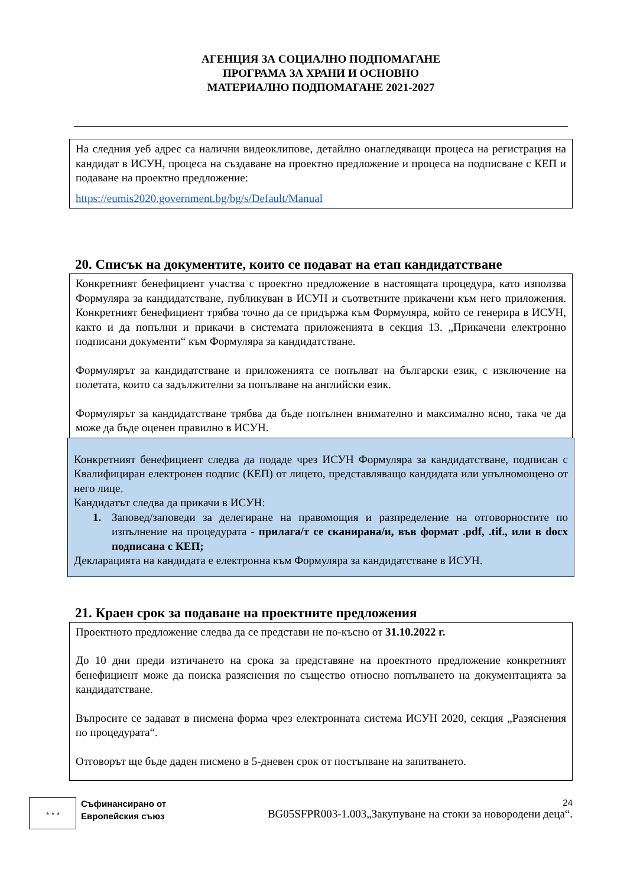АГЕНЦИЯ ЗА СОЦИАЛНО ПОДПОМАГАНЕ
ПРОГРАМА ЗА ХРАНИ И ОСНОВНО
МАТЕРИАЛНО ПОДПОМАГАНЕ 2021-2027
На следния уеб адрес са налични видеоклипове, детайлно онагледяващи процеса на регистрация на кандидат в ИСУН, процеса на създаване на проектно предложение и процеса на подписване с КЕП и подаване на проектно предложение:
https://eumis2020.government.bg/bg/s/Default/Manual
20. Списък на документите, които се подават на етап кандидатстване
Конкретният бенефициент участва с проектно предложение в настоящата процедура, като използва Формуляра за кандидатстване, публикуван в ИСУН и съответните прикачени към него приложения. Конкретният бенефициент трябва точно да се придържа към Формуляра, който се генерира в ИСУН, както и да попълни и прикачи в системата приложенията в секция 13. „Прикачени електронно подписани документи“ към Формуляра за кандидатстване.
Формулярът за кандидатстване и приложенията се попълват на български език, с изключение на полетата, които са задължителни за попълване на английски език.
Формулярът за кандидатстване трябва да бъде попълнен внимателно и максимално ясно, така че да може да бъде оценен правилно в ИСУН.
Конкретният бенефициент следва да подаде чрез ИСУН Формуляра за кандидатстване, подписан с Квалифициран електронен подпис (КЕП) от лицето, представляващо кандидата или упълномощено от него лице.
Кандидатът следва да прикачи в ИСУН:
1. Заповед/заповеди за делегиране на правомощия и разпределение на отговорностите по изпълнение на процедурата - прилага/т се сканирана/и, във формат .pdf, .tif., или в docx подписана с КЕП;
Декларацията на кандидата е електронна към Формуляра за кандидатстване в ИСУН.
21. Краен срок за подаване на проектните предложения
Проектното предложение следва да се представи не по-късно от 31.10.2022 г.
До 10 дни преди изтичането на срока за представяне на проектното предложение конкретният бенефициент може да поиска разяснения по същество относно попълването на документацията за кандидатстване.
Въпросите се задават в писмена форма чрез електронната система ИСУН 2020, секция „Разяснения по процедурата“.
Отговорът ще бъде даден писмено в 5-дневен срок от постъпване на запитването.
★ ★ ★
Съфинансирано от
Европейския съюз
24
BG05SFPR003-1.003„Закупуване на стоки за новородени деца“.